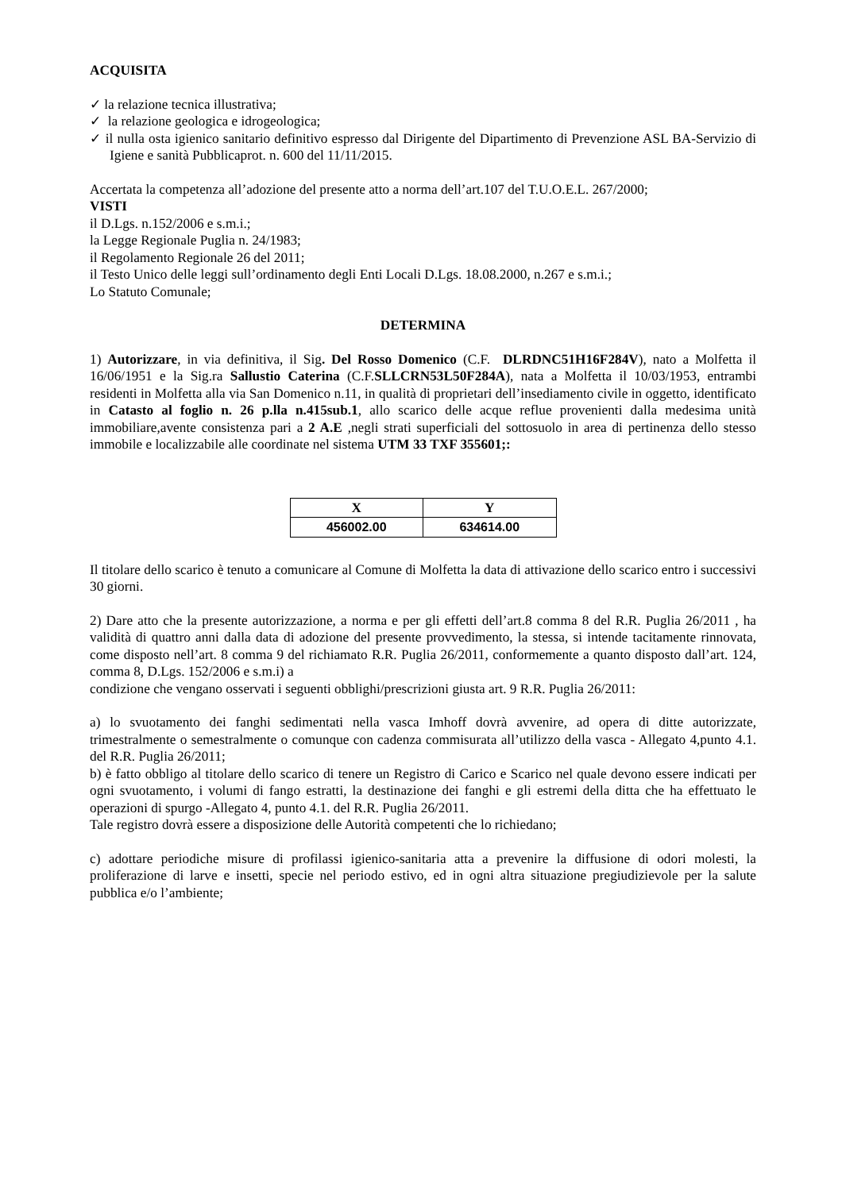ACQUISITA
✓ la relazione tecnica illustrativa;
✓ la relazione geologica e idrogeologica;
✓ il nulla osta igienico sanitario definitivo espresso dal Dirigente del Dipartimento di Prevenzione ASL BA-Servizio di Igiene e sanità Pubblicaprot. n. 600 del 11/11/2015.
Accertata la competenza all’adozione del presente atto a norma dell’art.107 del T.U.O.E.L. 267/2000;
VISTI
il D.Lgs. n.152/2006 e s.m.i.;
la Legge Regionale Puglia n. 24/1983;
il Regolamento Regionale 26 del 2011;
il Testo Unico delle leggi sull’ordinamento degli Enti Locali D.Lgs. 18.08.2000, n.267 e s.m.i.;
Lo Statuto Comunale;
DETERMINA
1) Autorizzare, in via definitiva, il Sig. Del Rosso Domenico (C.F. DLRDNC51H16F284V), nato a Molfetta il 16/06/1951 e la Sig.ra Sallustio Caterina (C.F.SLLCRN53L50F284A), nata a Molfetta il 10/03/1953, entrambi residenti in Molfetta alla via San Domenico n.11, in qualità di proprietari dell’insediamento civile in oggetto, identificato in Catasto al foglio n. 26 p.lla n.415sub.1, allo scarico delle acque reflue provenienti dalla medesima unità immobiliare,avente consistenza pari a 2 A.E ,negli strati superficiali del sottosuolo in area di pertinenza dello stesso immobile e localizzabile alle coordinate nel sistema UTM 33 TXF 355601;:
| X | Y |
| --- | --- |
| 456002.00 | 634614.00 |
Il titolare dello scarico è tenuto a comunicare al Comune di Molfetta la data di attivazione dello scarico entro i successivi 30 giorni.
2) Dare atto che la presente autorizzazione, a norma e per gli effetti dell’art.8 comma 8 del R.R. Puglia 26/2011 , ha validità di quattro anni dalla data di adozione del presente provvedimento, la stessa, si intende tacitamente rinnovata, come disposto nell’art. 8 comma 9 del richiamato R.R. Puglia 26/2011, conformemente a quanto disposto dall’art. 124, comma 8, D.Lgs. 152/2006 e s.m.i) a
condizione che vengano osservati i seguenti obblighi/prescrizioni giusta art. 9 R.R. Puglia 26/2011:
a) lo svuotamento dei fanghi sedimentati nella vasca Imhoff dovrà avvenire, ad opera di ditte autorizzate, trimestralmente o semestralmente o comunque con cadenza commisurata all’utilizzo della vasca - Allegato 4,punto 4.1. del R.R. Puglia 26/2011;
b) è fatto obbligo al titolare dello scarico di tenere un Registro di Carico e Scarico nel quale devono essere indicati per ogni svuotamento, i volumi di fango estratti, la destinazione dei fanghi e gli estremi della ditta che ha effettuato le operazioni di spurgo -Allegato 4, punto 4.1. del R.R. Puglia 26/2011.
Tale registro dovrà essere a disposizione delle Autorità competenti che lo richiedano;
c) adottare periodiche misure di profilassi igienico-sanitaria atta a prevenire la diffusione di odori molesti, la proliferazione di larve e insetti, specie nel periodo estivo, ed in ogni altra situazione pregiudizievole per la salute pubblica e/o l’ambiente;